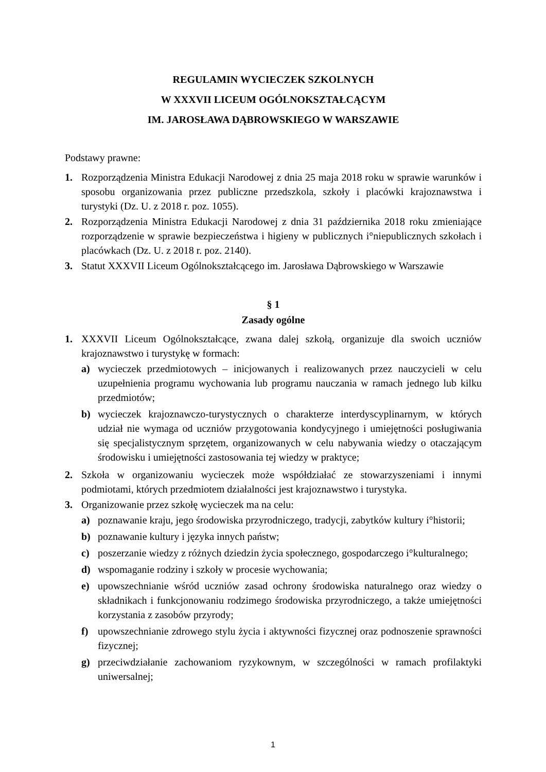REGULAMIN WYCIECZEK SZKOLNYCH
W XXXVII LICEUM OGÓLNOKSZTAŁCĄCYM
IM. JAROSŁAWA DĄBROWSKIEGO W WARSZAWIE
Podstawy prawne:
1. Rozporządzenia Ministra Edukacji Narodowej z dnia 25 maja 2018 roku w sprawie warunków i sposobu organizowania przez publiczne przedszkola, szkoły i placówki krajoznawstwa i turystyki (Dz. U. z 2018 r. poz. 1055).
2. Rozporządzenia Ministra Edukacji Narodowej z dnia 31 października 2018 roku zmieniające rozporządzenie w sprawie bezpieczeństwa i higieny w publicznych i°niepublicznych szkołach i placówkach (Dz. U. z 2018 r. poz. 2140).
3. Statut XXXVII Liceum Ogólnokształcącego im. Jarosława Dąbrowskiego w Warszawie
§ 1
Zasady ogólne
1. XXXVII Liceum Ogólnokształcące, zwana dalej szkołą, organizuje dla swoich uczniów krajoznawstwo i turystykę w formach:
a) wycieczek przedmiotowych – inicjowanych i realizowanych przez nauczycieli w celu uzupełnienia programu wychowania lub programu nauczania w ramach jednego lub kilku przedmiotów;
b) wycieczek krajoznawczo-turystycznych o charakterze interdyscyplinarnym, w których udział nie wymaga od uczniów przygotowania kondycyjnego i umiejętności posługiwania się specjalistycznym sprzętem, organizowanych w celu nabywania wiedzy o otaczającym środowisku i umiejętności zastosowania tej wiedzy w praktyce;
2. Szkoła w organizowaniu wycieczek może współdziałać ze stowarzyszeniami i innymi podmiotami, których przedmiotem działalności jest krajoznawstwo i turystyka.
3. Organizowanie przez szkołę wycieczek ma na celu:
a) poznawanie kraju, jego środowiska przyrodniczego, tradycji, zabytków kultury i°historii;
b) poznawanie kultury i języka innych państw;
c) poszerzanie wiedzy z różnych dziedzin życia społecznego, gospodarczego i°kulturalnego;
d) wspomaganie rodziny i szkoły w procesie wychowania;
e) upowszechnianie wśród uczniów zasad ochrony środowiska naturalnego oraz wiedzy o składnikach i funkcjonowaniu rodzimego środowiska przyrodniczego, a także umiejętności korzystania z zasobów przyrody;
f) upowszechnianie zdrowego stylu życia i aktywności fizycznej oraz podnoszenie sprawności fizycznej;
g) przeciwdziałanie zachowaniom ryzykownym, w szczególności w ramach profilaktyki uniwersalnej;
1